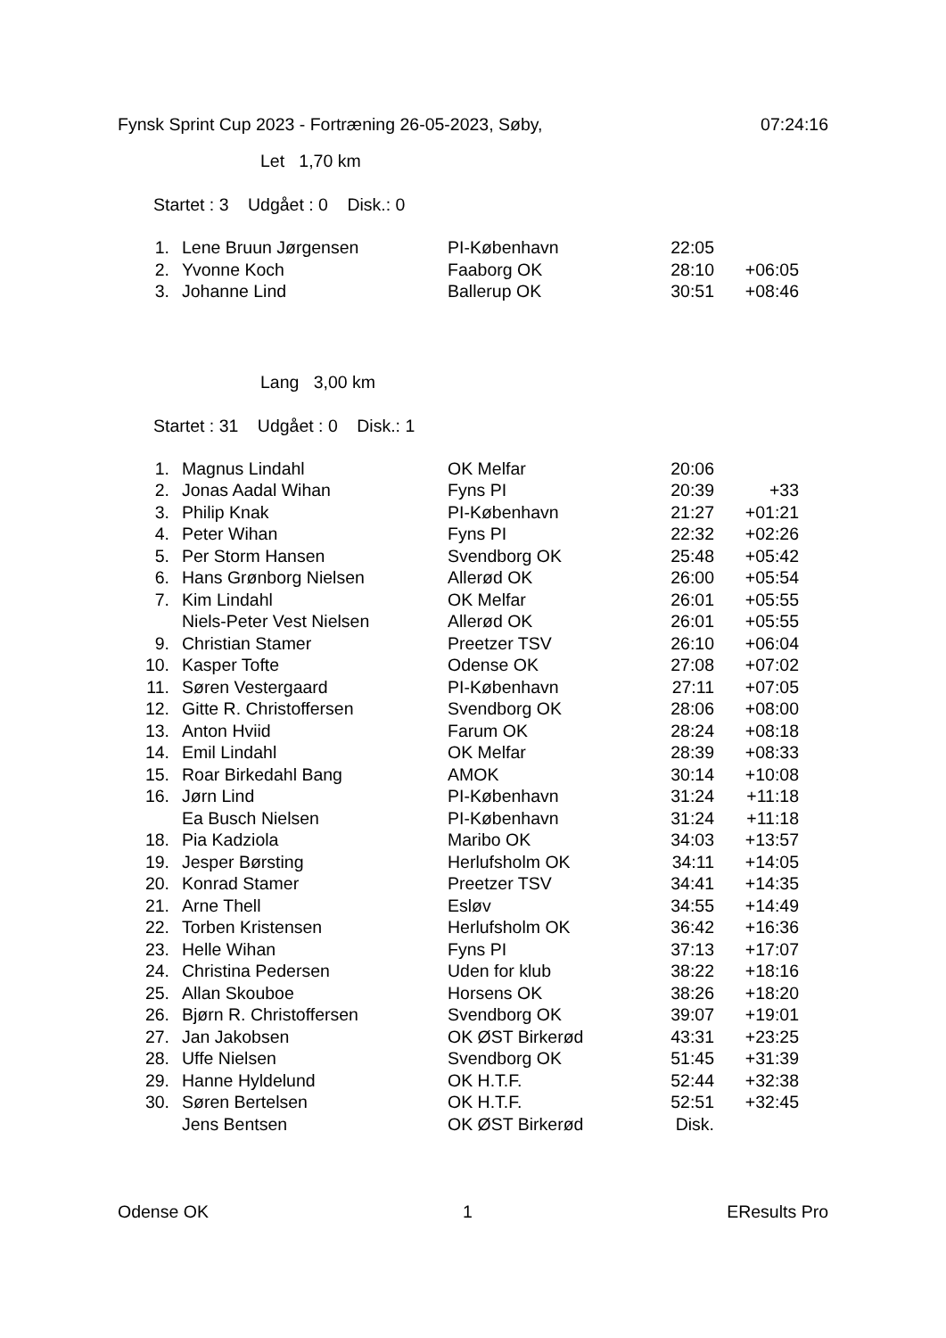Fynsk Sprint Cup 2023 - Fortræning 26-05-2023, Søby, 07:24:16
Let 1,70 km
Startet : 3 Udgået : 0 Disk.: 0
| 1. | Lene Bruun Jørgensen | PI-København | 22:05 | |
| 2. | Yvonne Koch | Faaborg OK | 28:10 | +06:05 |
| 3. | Johanne Lind | Ballerup OK | 30:51 | +08:46 |
Lang 3,00 km
Startet : 31 Udgået : 0 Disk.: 1
| 1. | Magnus Lindahl | OK Melfar | 20:06 | |
| 2. | Jonas Aadal Wihan | Fyns PI | 20:39 | +33 |
| 3. | Philip Knak | PI-København | 21:27 | +01:21 |
| 4. | Peter Wihan | Fyns PI | 22:32 | +02:26 |
| 5. | Per Storm Hansen | Svendborg OK | 25:48 | +05:42 |
| 6. | Hans Grønborg Nielsen | Allerød OK | 26:00 | +05:54 |
| 7. | Kim Lindahl | OK Melfar | 26:01 | +05:55 |
| | Niels-Peter Vest Nielsen | Allerød OK | 26:01 | +05:55 |
| 9. | Christian Stamer | Preetzer TSV | 26:10 | +06:04 |
| 10. | Kasper Tofte | Odense OK | 27:08 | +07:02 |
| 11. | Søren Vestergaard | PI-København | 27:11 | +07:05 |
| 12. | Gitte R. Christoffersen | Svendborg OK | 28:06 | +08:00 |
| 13. | Anton Hviid | Farum OK | 28:24 | +08:18 |
| 14. | Emil Lindahl | OK Melfar | 28:39 | +08:33 |
| 15. | Roar Birkedahl Bang | AMOK | 30:14 | +10:08 |
| 16. | Jørn Lind | PI-København | 31:24 | +11:18 |
| | Ea Busch Nielsen | PI-København | 31:24 | +11:18 |
| 18. | Pia Kadziola | Maribo OK | 34:03 | +13:57 |
| 19. | Jesper Børsting | Herlufsholm OK | 34:11 | +14:05 |
| 20. | Konrad Stamer | Preetzer TSV | 34:41 | +14:35 |
| 21. | Arne Thell | Esløv | 34:55 | +14:49 |
| 22. | Torben Kristensen | Herlufsholm OK | 36:42 | +16:36 |
| 23. | Helle Wihan | Fyns PI | 37:13 | +17:07 |
| 24. | Christina Pedersen | Uden for klub | 38:22 | +18:16 |
| 25. | Allan Skouboe | Horsens OK | 38:26 | +18:20 |
| 26. | Bjørn R. Christoffersen | Svendborg OK | 39:07 | +19:01 |
| 27. | Jan Jakobsen | OK ØST Birkerød | 43:31 | +23:25 |
| 28. | Uffe Nielsen | Svendborg OK | 51:45 | +31:39 |
| 29. | Hanne Hyldelund | OK H.T.F. | 52:44 | +32:38 |
| 30. | Søren Bertelsen | OK H.T.F. | 52:51 | +32:45 |
| | Jens Bentsen | OK ØST Birkerød | Disk. | |
Odense OK 1 EResults Pro